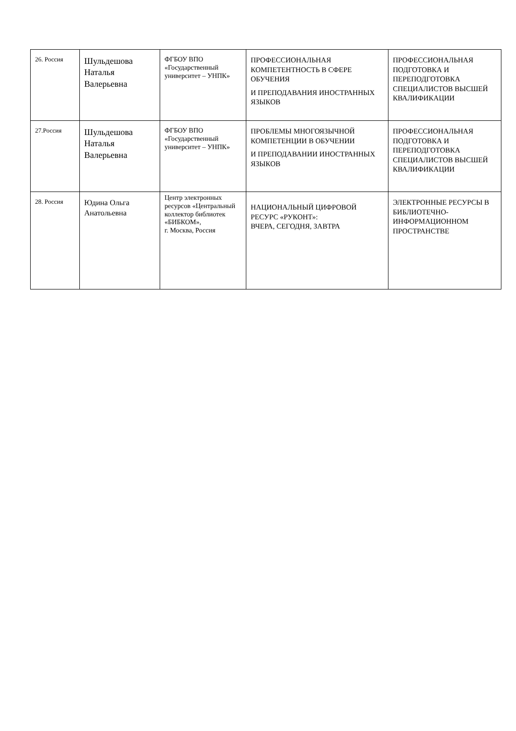| 26. Россия | Шульдешова Наталья Валерьевна | ФГБОУ ВПО «Государственный университет – УНПК» | ПРОФЕССИОНАЛЬНАЯ КОМПЕТЕНТНОСТЬ В СФЕРЕ ОБУЧЕНИЯ И ПРЕПОДАВАНИЯ ИНОСТРАННЫХ ЯЗЫКОВ | ПРОФЕССИОНАЛЬНАЯ ПОДГОТОВКА И ПЕРЕПОДГОТОВКА СПЕЦИАЛИСТОВ ВЫСШЕЙ КВАЛИФИКАЦИИ |
| 27.Россия | Шульдешова Наталья Валерьевна | ФГБОУ ВПО «Государственный университет – УНПК» | ПРОБЛЕМЫ МНОГОЯЗЫЧНОЙ КОМПЕТЕНЦИИ В ОБУЧЕНИИ И ПРЕПОДАВАНИИ ИНОСТРАННЫХ ЯЗЫКОВ | ПРОФЕССИОНАЛЬНАЯ ПОДГОТОВКА И ПЕРЕПОДГОТОВКА СПЕЦИАЛИСТОВ ВЫСШЕЙ КВАЛИФИКАЦИИ |
| 28. Россия | Юдина Ольга Анатольевна | Центр электронных ресурсов «Центральный коллектор библиотек «БИБКОМ», г. Москва, Россия | НАЦИОНАЛЬНЫЙ ЦИФРОВОЙ РЕСУРС «РУКОНТ»: ВЧЕРА, СЕГОДНЯ, ЗАВТРА | ЭЛЕКТРОННЫЕ РЕСУРСЫ В БИБЛИОТЕЧНО-ИНФОРМАЦИОННОМ ПРОСТРАНСТВЕ |